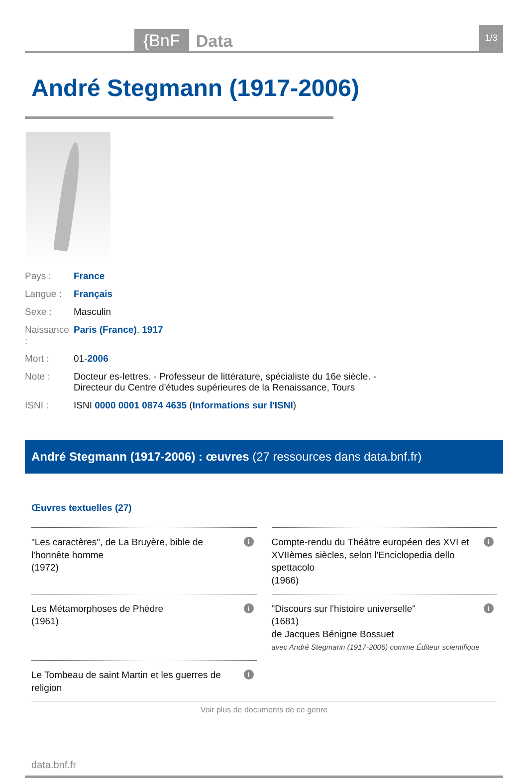{BnF
Data
1/3
André Stegmann (1917-2006)
Pays : France
Langue : Français
Sexe : Masculin
Naissance :
Paris (France), 1917
Mort : 01-2006
Note : Docteur es-lettres. - Professeur de littérature, spécialiste du 16e siècle. -
Directeur du Centre d'études supérieures de la Renaissance, Tours
ISNI : ISNI 0000 0001 0874 4635 (Informations sur l'ISNI)
André Stegmann (1917-2006) : œuvres (27 ressources dans data.bnf.fr)
Œuvres textuelles (27)
"Les caractères", de La Bruyère, bible de l'honnête homme
(1972)
i
Compte-rendu du Théâtre européen des XVI et XVIIèmes siècles, selon l'Enciclopedia dello spettacolo
(1966)
i
Les Métamorphoses de Phèdre
(1961)
i
"Discours sur l'histoire universelle"
(1681)
de Jacques Bénigne Bossuet
avec André Stegmann (1917-2006) comme Éditeur scientifique
i
Le Tombeau de saint Martin et les guerres de religion i
Voir plus de documents de ce genre
data.bnf.fr